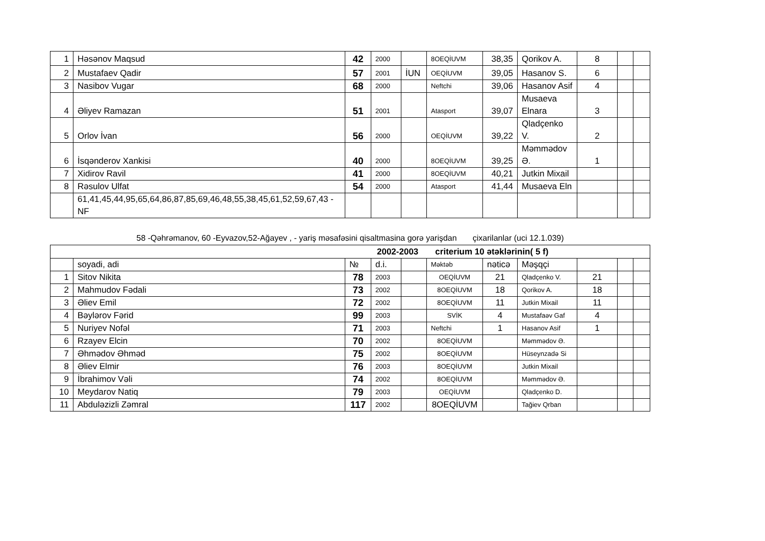| 1 | Həsənov Maqsud | 42 | 2000 | | 8OEQİUVM | 38,35 | Qorikov A. | 8 | | |
| 2 | Mustafaev Qadir | 57 | 2001 | İUN | OEQİUVM | 39,05 | Hasanov S. | 6 | | |
| 3 | Nasibov Vugar | 68 | 2000 | | Neftchi | 39,06 | Hasanov Asif | 4 | | |
| 4 | Əliyev Ramazan | 51 | 2001 | | Atasport | 39,07 | Musaeva Elnara | 3 | | |
| 5 | Orlov İvan | 56 | 2000 | | OEQİUVM | 39,22 | Qladçenko V. | 2 | | |
| 6 | İsqənderov Xankisi | 40 | 2000 | | 8OEQİUVM | 39,25 | Məmmədov Ə. | 1 | | |
| 7 | Xidirov Ravil | 41 | 2000 | | 8OEQİUVM | 40,21 | Jutkin Mixail | | | |
| 8 | Rəsulov Ulfat | 54 | 2000 | | Atasport | 41,44 | Musaeva Eln | | | |
| | 61,41,45,44,95,65,64,86,87,85,69,46,48,55,38,45,61,52,59,67,43 - NF | | | | | | | | | |
58 -Qəhrəmanov, 60 -Eyvazov,52-Ağayev , - yariş məsafəsini qisaltmasina gorə yarişdan çixarilanlar (uci 12.1.039)
| 2002-2003 criterium 10 ətəklərinin( 5 f) | | | | | | | | | | |
| | soyadi, adi | № | d.i. | | Məktəb | nəticə | Məşqçi | | | |
| 1 | Sitov Nikita | 78 | 2003 | | OEQİUVM | 21 | Qladçenko V. | 21 | | |
| 2 | Mahmudov Fədali | 73 | 2002 | | 8OEQİUVM | 18 | Qorikov A. | 18 | | |
| 3 | Əliev Emil | 72 | 2002 | | 8OEQİUVM | 11 | Jutkin Mixail | 11 | | |
| 4 | Bəylərov Fərid | 99 | 2003 | | SVİK | 4 | Mustafaəv Gaf | 4 | | |
| 5 | Nuriyev Nofəl | 71 | 2003 | | Neftchi | 1 | Hasanov Asif | 1 | | |
| 6 | Rzayev Elcin | 70 | 2002 | | 8OEQİUVM | | Məmmədov Ə. | | | |
| 7 | Əhmədov Əhməd | 75 | 2002 | | 8OEQİUVM | | Hüseynzadə Si | | | |
| 8 | Əliev Elmir | 76 | 2003 | | 8OEQİUVM | | Jutkin Mixail | | | |
| 9 | İbrahimov Vəli | 74 | 2002 | | 8OEQİUVM | | Məmmədov Ə. | | | |
| 10 | Meydarov Natiq | 79 | 2003 | | OEQİUVM | | Qladçenko D. | | | |
| 11 | Abduləzizli Zəmral | 117 | 2002 | | 8OEQİUVM | | Tağiev Qrban | | | |